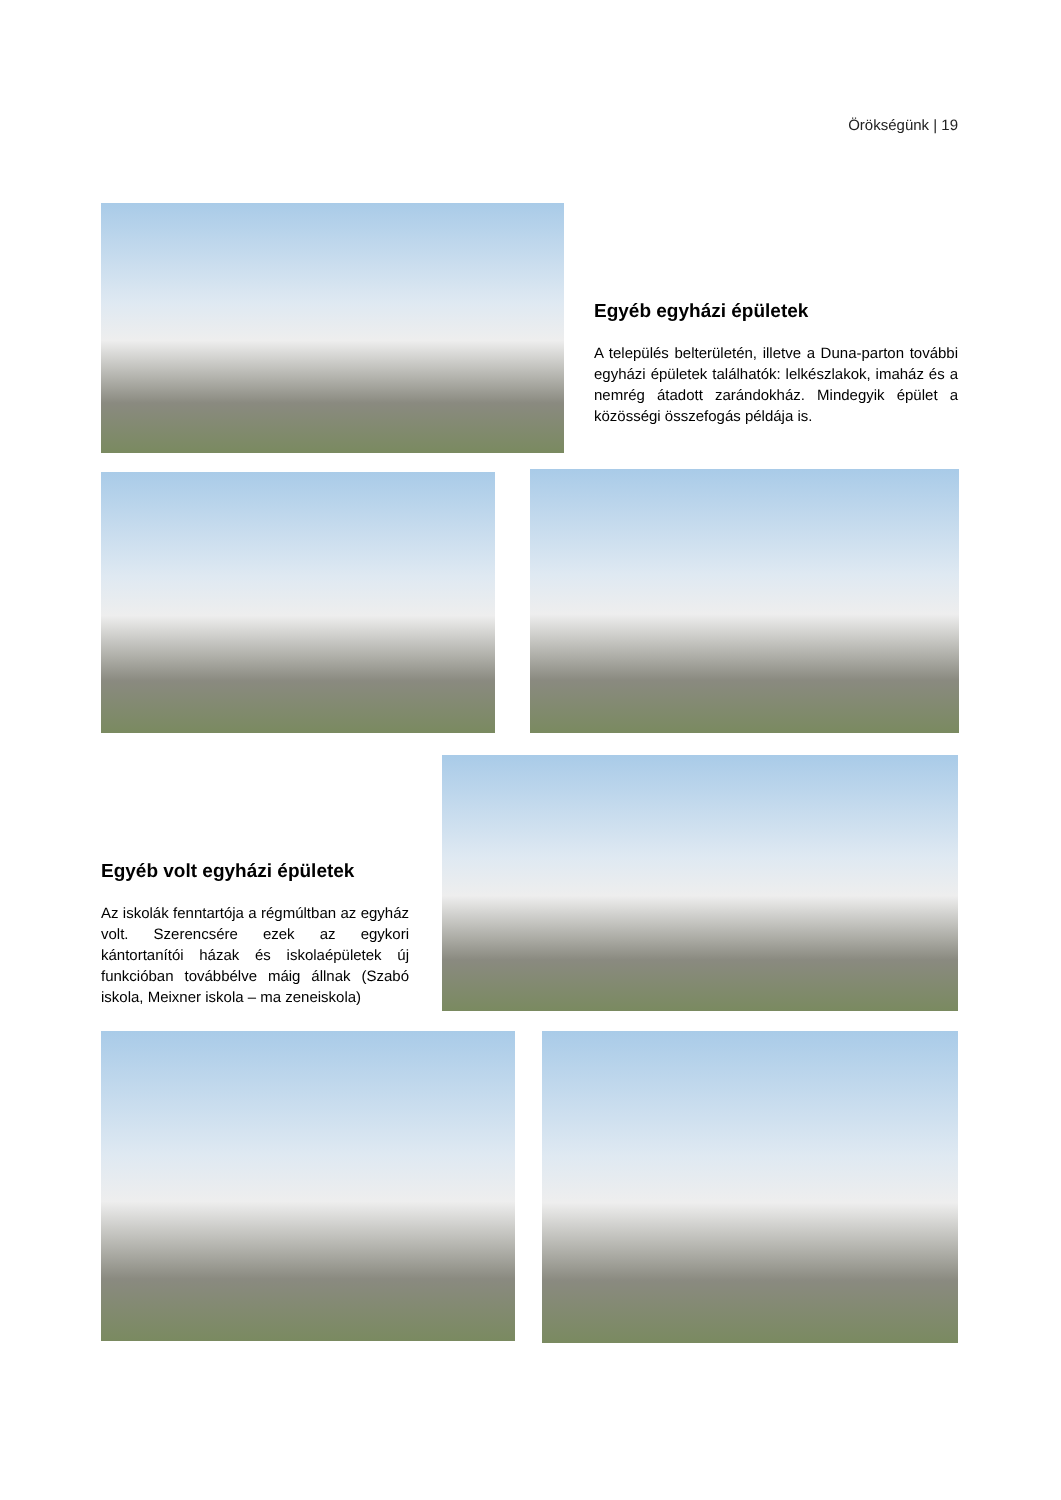Örökségünk | 19
Egyéb egyházi épületek
A település belterületén, illetve a Duna-parton további egyházi épületek találhatók: lelkészlakok, imaház és a nemrég átadott zarándokház. Mindegyik épület a közösségi összefogás példája is.
Egyéb volt egyházi épületek
Az iskolák fenntartója a régmúltban az egyház volt. Szerencsére ezek az egykori kántortanítói házak és iskolaépületek új funkcióban továbbélve máig állnak (Szabó iskola, Meixner iskola – ma zeneiskola)